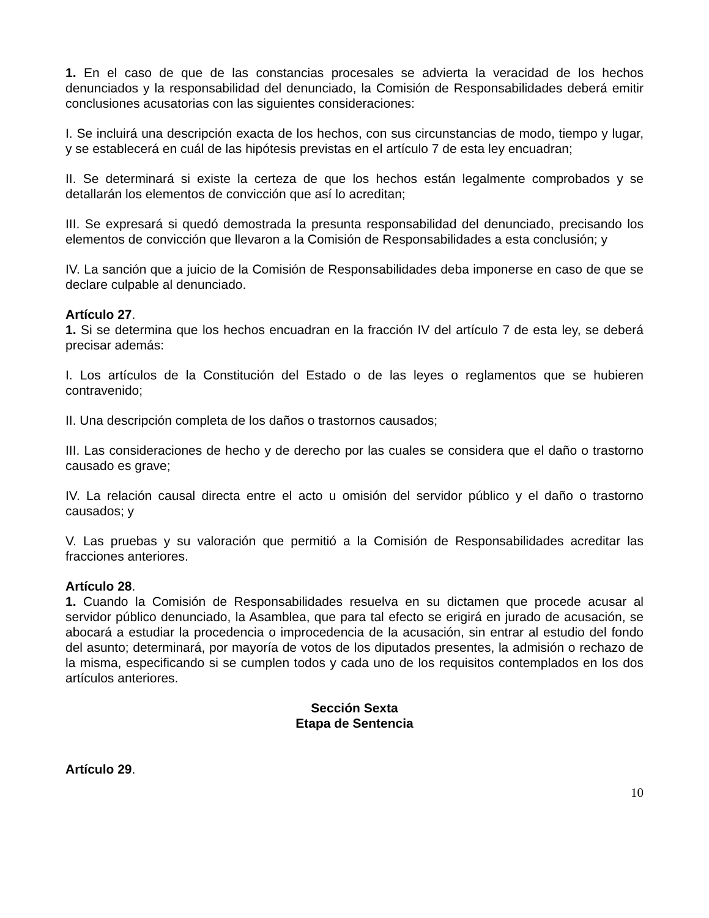1. En el caso de que de las constancias procesales se advierta la veracidad de los hechos denunciados y la responsabilidad del denunciado, la Comisión de Responsabilidades deberá emitir conclusiones acusatorias con las siguientes consideraciones:
I. Se incluirá una descripción exacta de los hechos, con sus circunstancias de modo, tiempo y lugar, y se establecerá en cuál de las hipótesis previstas en el artículo 7 de esta ley encuadran;
II. Se determinará si existe la certeza de que los hechos están legalmente comprobados y se detallarán los elementos de convicción que así lo acreditan;
III. Se expresará si quedó demostrada la presunta responsabilidad del denunciado, precisando los elementos de convicción que llevaron a la Comisión de Responsabilidades a esta conclusión; y
IV. La sanción que a juicio de la Comisión de Responsabilidades deba imponerse en caso de que se declare culpable al denunciado.
Artículo 27.
1. Si se determina que los hechos encuadran en la fracción IV del artículo 7 de esta ley, se deberá precisar además:
I. Los artículos de la Constitución del Estado o de las leyes o reglamentos que se hubieren contravenido;
II. Una descripción completa de los daños o trastornos causados;
III. Las consideraciones de hecho y de derecho por las cuales se considera que el daño o trastorno causado es grave;
IV. La relación causal directa entre el acto u omisión del servidor público y el daño o trastorno causados; y
V. Las pruebas y su valoración que permitió a la Comisión de Responsabilidades acreditar las fracciones anteriores.
Artículo 28.
1. Cuando la Comisión de Responsabilidades resuelva en su dictamen que procede acusar al servidor público denunciado, la Asamblea, que para tal efecto se erigirá en jurado de acusación, se abocará a estudiar la procedencia o improcedencia de la acusación, sin entrar al estudio del fondo del asunto; determinará, por mayoría de votos de los diputados presentes, la admisión o rechazo de la misma, especificando si se cumplen todos y cada uno de los requisitos contemplados en los dos artículos anteriores.
Sección Sexta
Etapa de Sentencia
Artículo 29.
10